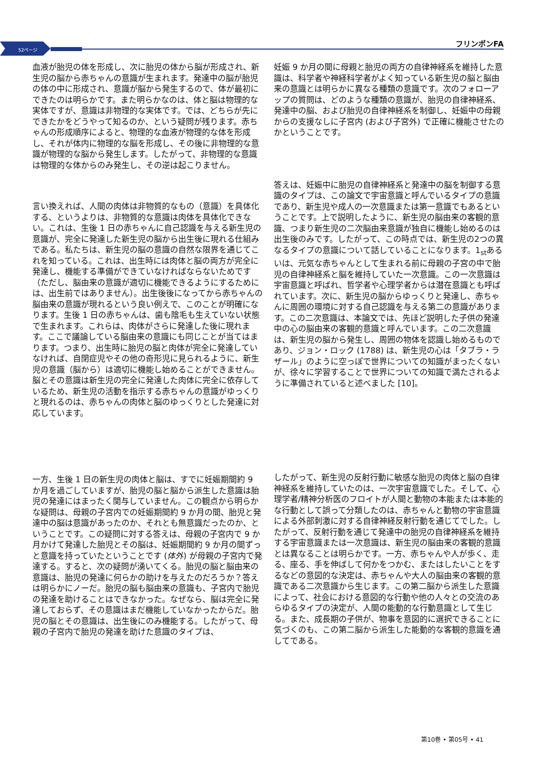52ページ
フリンポンFA
血液が胎児の体を形成し、次に胎児の体から脳が形成され、新生児の脳から赤ちゃんの意識が生まれます。発達中の脳が胎児の体の中に形成され、意識が脳から発生するので、体が最初にできたのは明らかです。また明らかなのは、体と脳は物理的な実体ですが、意識は非物理的な実体です。では、どちらが先にできたかをどうやって知るのか、という疑問が残ります。赤ちゃんの形成順序によると、物理的な血液が物理的な体を形成し、それが体内に物理的な脳を形成し、その後に非物理的な意識が物理的な脳から発生します。したがって、非物理的な意識は物理的な体からのみ発生し、その逆は起こりません。
言い換えれば、人間の肉体は非物質的なもの（意識）を具体化する、というよりは、非物質的な意識は肉体を具体化できない。これは、生後 1 日の赤ちゃんに自己認識を与える新生児の意識が、完全に発達した新生児の脳から出生後に現れる仕組みである。私たちは、新生児の脳の意識の自然な限界を通じてこれを知っている。これは、出生時には肉体と脳の両方が完全に発達し、機能する準備ができていなければならないためです（ただし、脳由来の意識が適切に機能できるようにするためには、出生前ではありません）。出生後後になってから赤ちゃんの脳由来の意識が現れるという良い例えで、このことが明確になります。生後 1 日の赤ちゃんは、歯も陰毛も生えていない状態で生まれます。これらは、肉体がさらに発達した後に現れます。ここで議論している脳由来の意識にも同じことが当てはまります。つまり、出生時に胎児の脳と肉体が完全に発達していなければ、自閉症児やその他の奇形児に見られるように、新生児の意識（脳から）は適切に機能し始めることができません。脳とその意識は新生児の完全に発達した肉体に完全に依存しているため、新生児の活動を指示する赤ちゃんの意識がゆっくりと現れるのは、赤ちゃんの肉体と脳のゆっくりとした発達に対応しています。
一方、生後 1 日の新生児の肉体と脳は、すでに妊娠期間約 9 か月を過ごしていますが、胎児の脳と脳から派生した意識は胎児の発達にはまったく関与していません。この観点から明らかな疑問は、母親の子宮内での妊娠期間約 9 か月の間、胎児と発達中の脳は意識があったのか、それとも無意識だったのか、ということです。この疑問に対する答えは、母親の子宮内で 9 か月かけて発達した胎児とその脳は、妊娠期間約 9 か月の間ずっと意識を持っていたということです (体外) が母親の子宮内で発達する。すると、次の疑問が湧いてくる。胎児の脳と脳由来の意識は、胎児の発達に何らかの助けを与えたのだろうか？答えは明らかにノーだ。胎児の脳も脳由来の意識も、子宮内で胎児の発達を助けることはできなかった。なぜなら、脳は完全に発達しておらず、その意識はまだ機能していなかったからだ。胎児の脳とその意識は、出生後にのみ機能する。したがって、母親の子宮内で胎児の発達を助けた意識のタイプは、
妊娠 9 か月の間に母親と胎児の両方の自律神経系を維持した意識は、科学者や神経科学者がよく知っている新生児の脳と脳由来の意識とは明らかに異なる種類の意識です。次のフォローアップの質問は、どのような種類の意識が、胎児の自律神経系、発達中の脳、および胎児の自律神経系を制御し、妊娠中の母親からの支援なしに子宮内 (および子宮外) で正確に機能させたのかということです。
答えは、妊娠中に胎児の自律神経系と発達中の脳を制御する意識のタイプは、この論文で宇宙意識と呼んでいるタイプの意識であり、新生児や成人の一次意識または第一意識でもあるということです。上で説明したように、新生児の脳由来の客観的意識、つまり新生児の二次脳由来意識が独自に機能し始めるのは出生後のみです。したがって、この時点では、新生児の2つの異なるタイプの意識について話していることになります。1<sub>st</sub>あるいは、元気な赤ちゃんとして生まれる前に母親の子宮の中で胎児の自律神経系と脳を維持していた一次意識。この一次意識は宇宙意識と呼ばれ、哲学者や心理学者からは潜在意識とも呼ばれています。次に、新生児の脳からゆっくりと発達し、赤ちゃんに周囲の環境に対する自己認識を与える第二の意識があります。この二次意識は、本論文では、先ほど説明した子供の発達中の心の脳由来の客観的意識と呼んでいます。この二次意識は、新生児の脳から発生し、周囲の物体を認識し始めるものであり、ジョン・ロック (1788) は、新生児の心は「タブラ・ラザール」のように空っぽで世界についての知識がまったくないが、徐々に学習することで世界についての知識で満たされるように準備されていると述べました [10]。
したがって、新生児の反射行動に敏感な胎児の肉体と脳の自律神経系を維持していたのは、一次宇宙意識でした。そして、心理学者/精神分析医のフロイトが人間と動物の本能または本能的な行動として誤って分類したのは、赤ちゃんと動物の宇宙意識による外部刺激に対する自律神経反射行動を通じてでした。したがって、反射行動を通じて発達中の胎児の自律神経系を維持する宇宙意識または一次意識は、新生児の脳由来の客観的意識とは異なることは明らかです。一方、赤ちゃんや人が歩く、走る、座る、手を伸ばして何かをつかむ、またはしたいことをするなどの意図的な決定は、赤ちゃんや大人の脳由来の客観的意識である二次意識から生じます。この第二脳から派生した意識によって、社会における意図的な行動や他の人々との交流のあらゆるタイプの決定が、人間の能動的な行動意識として生じる。また、成長期の子供が、物事を意図的に選択できることに気づくのも、この第二脳から派生した能動的な客観的意識を通してである。
第10巻 • 第05号 • 41